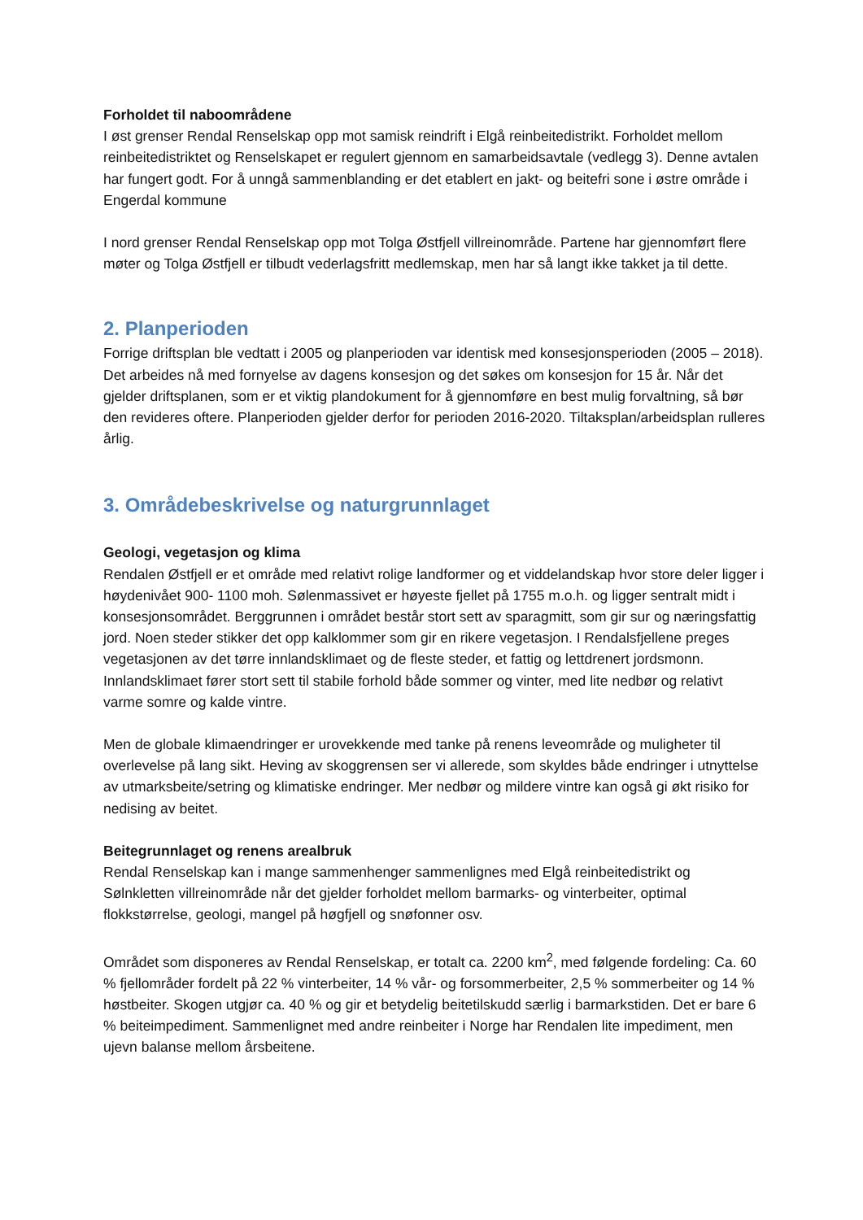Forholdet til naboområdene
I øst grenser Rendal Renselskap opp mot samisk reindrift i Elgå reinbeitedistrikt. Forholdet mellom reinbeitedistriktet og Renselskapet er regulert gjennom en samarbeidsavtale (vedlegg 3). Denne avtalen har fungert godt. For å unngå sammenblanding er det etablert en jakt- og beitefri sone i østre område i Engerdal kommune
I nord grenser Rendal Renselskap opp mot Tolga Østfjell villreinområde. Partene har gjennomført flere møter og Tolga Østfjell er tilbudt vederlagsfritt medlemskap, men har så langt ikke takket ja til dette.
2. Planperioden
Forrige driftsplan ble vedtatt i 2005 og planperioden var identisk med konsesjonsperioden (2005 – 2018). Det arbeides nå med fornyelse av dagens konsesjon og det søkes om konsesjon for 15 år. Når det gjelder driftsplanen, som er et viktig plandokument for å gjennomføre en best mulig forvaltning, så bør den revideres oftere. Planperioden gjelder derfor for perioden 2016-2020. Tiltaksplan/arbeidsplan rulleres årlig.
3. Områdebeskrivelse og naturgrunnlaget
Geologi, vegetasjon og klima
Rendalen Østfjell er et område med relativt rolige landformer og et viddelandskap hvor store deler ligger i høydenivået 900- 1100 moh. Sølenmassivet er høyeste fjellet på 1755 m.o.h. og ligger sentralt midt i konsesjonsområdet. Berggrunnen i området består stort sett av sparagmitt, som gir sur og næringsfattig jord. Noen steder stikker det opp kalklommer som gir en rikere vegetasjon. I Rendalsfjellene preges vegetasjonen av det tørre innlandsklimaet og de fleste steder, et fattig og lettdrenert jordsmonn. Innlandsklimaet fører stort sett til stabile forhold både sommer og vinter, med lite nedbør og relativt varme somre og kalde vintre.
Men de globale klimaendringer er urovekkende med tanke på renens leveområde og muligheter til overlevelse på lang sikt. Heving av skoggrensen ser vi allerede, som skyldes både endringer i utnyttelse av utmarksbeite/setring og klimatiske endringer. Mer nedbør og mildere vintre kan også gi økt risiko for nedising av beitet.
Beitegrunnlaget og renens arealbruk
Rendal Renselskap kan i mange sammenhenger sammenlignes med Elgå reinbeitedistrikt og Sølnkletten villreinområde når det gjelder forholdet mellom barmarks- og vinterbeiter, optimal flokkstørrelse, geologi, mangel på høgfjell og snøfonner osv.
Området som disponeres av Rendal Renselskap, er totalt ca. 2200 km<sup>2</sup>, med følgende fordeling: Ca. 60 % fjellområder fordelt på 22 % vinterbeiter, 14 % vår- og forsommerbeiter, 2,5 % sommerbeiter og 14 % høstbeiter. Skogen utgjør ca. 40 % og gir et betydelig beitetilskudd særlig i barmarkstiden. Det er bare 6 % beiteimpediment. Sammenlignet med andre reinbeiter i Norge har Rendalen lite impediment, men ujevn balanse mellom årsbeitene.